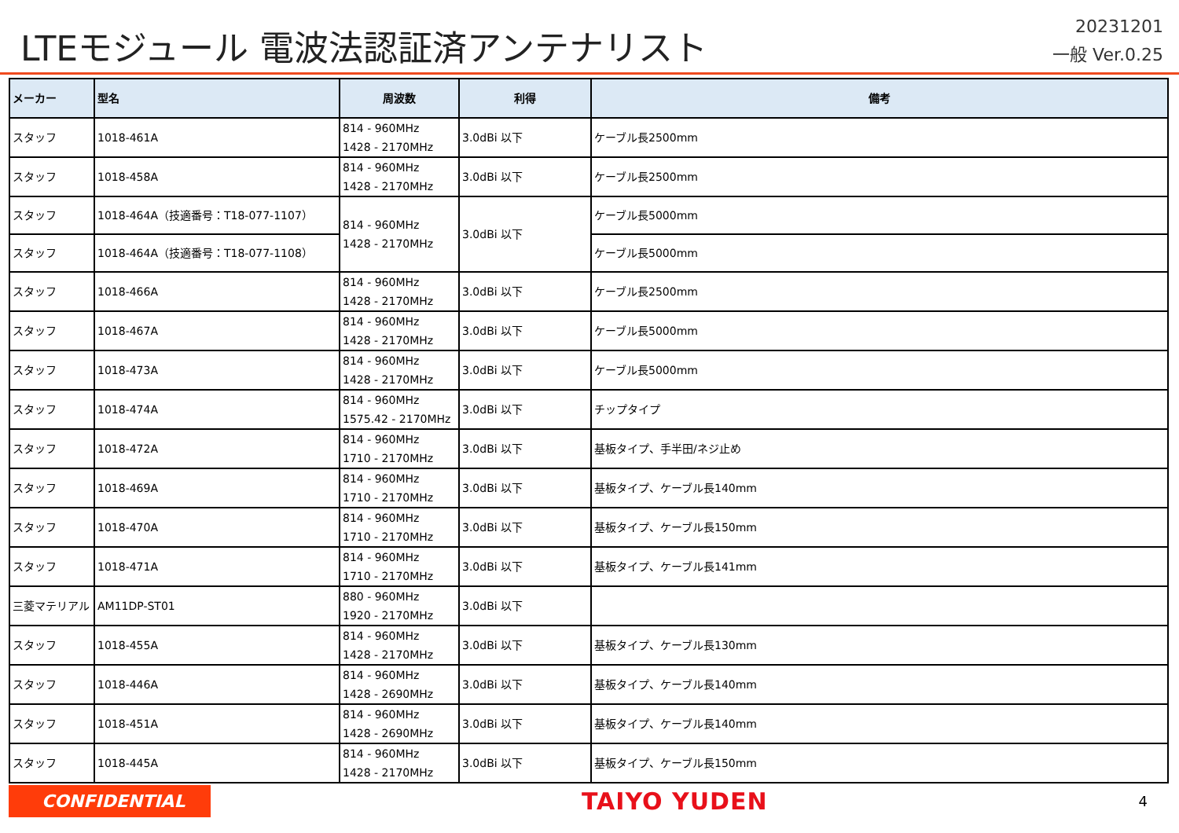LTEモジュール 電波法認証済アンテナリスト
20231201
一般 Ver.0.25
| メーカー | 型名 | 周波数 | 利得 | 備考 |
| --- | --- | --- | --- | --- |
| スタッフ | 1018-461A | 814 - 960MHz 1428 - 2170MHz | 3.0dBi 以下 | ケーブル長2500mm |
| スタッフ | 1018-458A | 814 - 960MHz 1428 - 2170MHz | 3.0dBi 以下 | ケーブル長2500mm |
| スタッフ | 1018-464A（技適番号：T18-077-1107） | 814 - 960MHz 1428 - 2170MHz | 3.0dBi 以下 | ケーブル長5000mm |
| スタッフ | 1018-464A（技適番号：T18-077-1108） | | | ケーブル長5000mm |
| スタッフ | 1018-466A | 814 - 960MHz 1428 - 2170MHz | 3.0dBi 以下 | ケーブル長2500mm |
| スタッフ | 1018-467A | 814 - 960MHz 1428 - 2170MHz | 3.0dBi 以下 | ケーブル長5000mm |
| スタッフ | 1018-473A | 814 - 960MHz 1428 - 2170MHz | 3.0dBi 以下 | ケーブル長5000mm |
| スタッフ | 1018-474A | 814 - 960MHz 1575.42 - 2170MHz | 3.0dBi 以下 | チップタイプ |
| スタッフ | 1018-472A | 814 - 960MHz 1710 - 2170MHz | 3.0dBi 以下 | 基板タイプ、手半田/ネジ止め |
| スタッフ | 1018-469A | 814 - 960MHz 1710 - 2170MHz | 3.0dBi 以下 | 基板タイプ、ケーブル長140mm |
| スタッフ | 1018-470A | 814 - 960MHz 1710 - 2170MHz | 3.0dBi 以下 | 基板タイプ、ケーブル長150mm |
| スタッフ | 1018-471A | 814 - 960MHz 1710 - 2170MHz | 3.0dBi 以下 | 基板タイプ、ケーブル長141mm |
| 三菱マテリアル | AM11DP-ST01 | 880 - 960MHz 1920 - 2170MHz | 3.0dBi 以下 | |
| スタッフ | 1018-455A | 814 - 960MHz 1428 - 2170MHz | 3.0dBi 以下 | 基板タイプ、ケーブル長130mm |
| スタッフ | 1018-446A | 814 - 960MHz 1428 - 2690MHz | 3.0dBi 以下 | 基板タイプ、ケーブル長140mm |
| スタッフ | 1018-451A | 814 - 960MHz 1428 - 2690MHz | 3.0dBi 以下 | 基板タイプ、ケーブル長140mm |
| スタッフ | 1018-445A | 814 - 960MHz 1428 - 2170MHz | 3.0dBi 以下 | 基板タイプ、ケーブル長150mm |
CONFIDENTIAL
TAIYO YUDEN
4